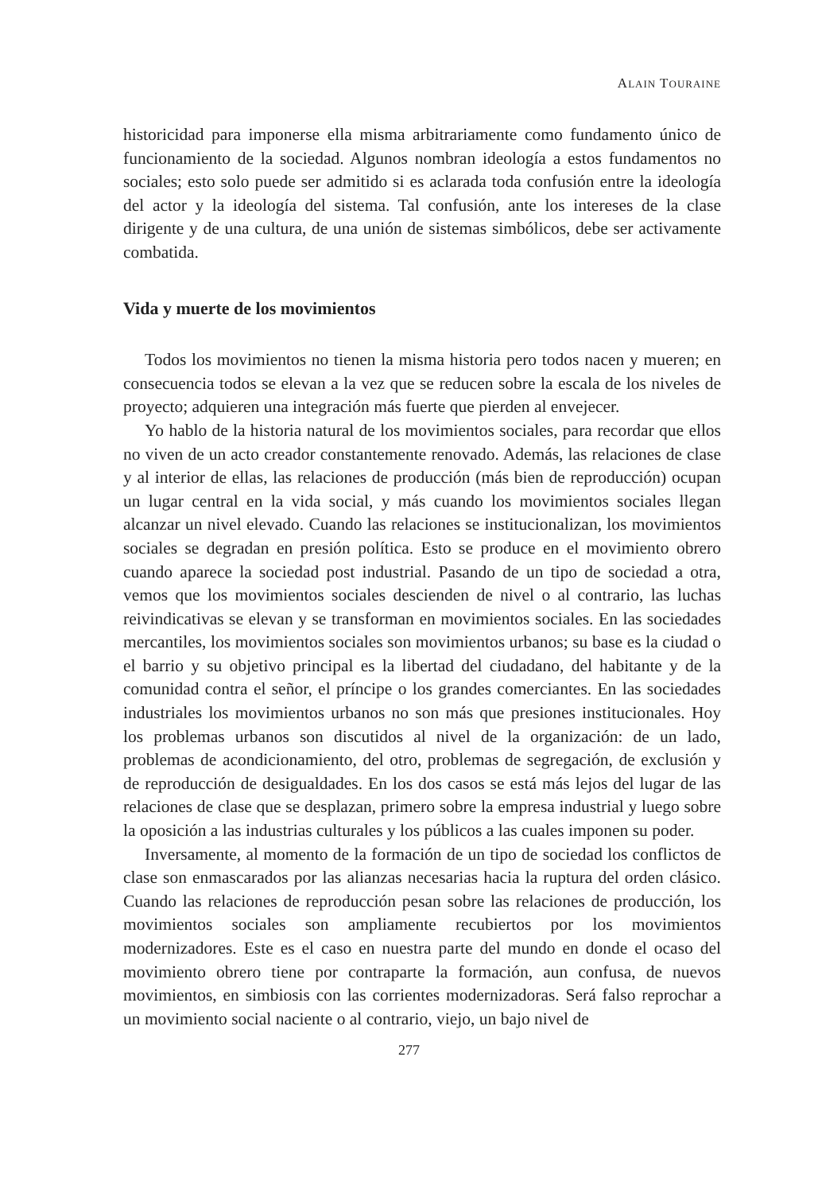ALAIN TOURAINE
historicidad para imponerse ella misma arbitrariamente como fundamento único de funcionamiento de la sociedad. Algunos nombran ideología a estos fundamentos no sociales; esto solo puede ser admitido si es aclarada toda confusión entre la ideología del actor y la ideología del sistema. Tal confusión, ante los intereses de la clase dirigente y de una cultura, de una unión de sistemas simbólicos, debe ser activamente combatida.
Vida y muerte de los movimientos
Todos los movimientos no tienen la misma historia pero todos nacen y mueren; en consecuencia todos se elevan a la vez que se reducen sobre la escala de los niveles de proyecto; adquieren una integración más fuerte que pierden al envejecer.
Yo hablo de la historia natural de los movimientos sociales, para recordar que ellos no viven de un acto creador constantemente renovado. Además, las relaciones de clase y al interior de ellas, las relaciones de producción (más bien de reproducción) ocupan un lugar central en la vida social, y más cuando los movimientos sociales llegan alcanzar un nivel elevado. Cuando las relaciones se institucionalizan, los movimientos sociales se degradan en presión política. Esto se produce en el movimiento obrero cuando aparece la sociedad post industrial. Pasando de un tipo de sociedad a otra, vemos que los movimientos sociales descienden de nivel o al contrario, las luchas reivindicativas se elevan y se transforman en movimientos sociales. En las sociedades mercantiles, los movimientos sociales son movimientos urbanos; su base es la ciudad o el barrio y su objetivo principal es la libertad del ciudadano, del habitante y de la comunidad contra el señor, el príncipe o los grandes comerciantes. En las sociedades industriales los movimientos urbanos no son más que presiones institucionales. Hoy los problemas urbanos son discutidos al nivel de la organización: de un lado, problemas de acondicionamiento, del otro, problemas de segregación, de exclusión y de reproducción de desigualdades. En los dos casos se está más lejos del lugar de las relaciones de clase que se desplazan, primero sobre la empresa industrial y luego sobre la oposición a las industrias culturales y los públicos a las cuales imponen su poder.
Inversamente, al momento de la formación de un tipo de sociedad los conflictos de clase son enmascarados por las alianzas necesarias hacia la ruptura del orden clásico. Cuando las relaciones de reproducción pesan sobre las relaciones de producción, los movimientos sociales son ampliamente recubiertos por los movimientos modernizadores. Este es el caso en nuestra parte del mundo en donde el ocaso del movimiento obrero tiene por contraparte la formación, aun confusa, de nuevos movimientos, en simbiosis con las corrientes modernizadoras. Será falso reprochar a un movimiento social naciente o al contrario, viejo, un bajo nivel de
277